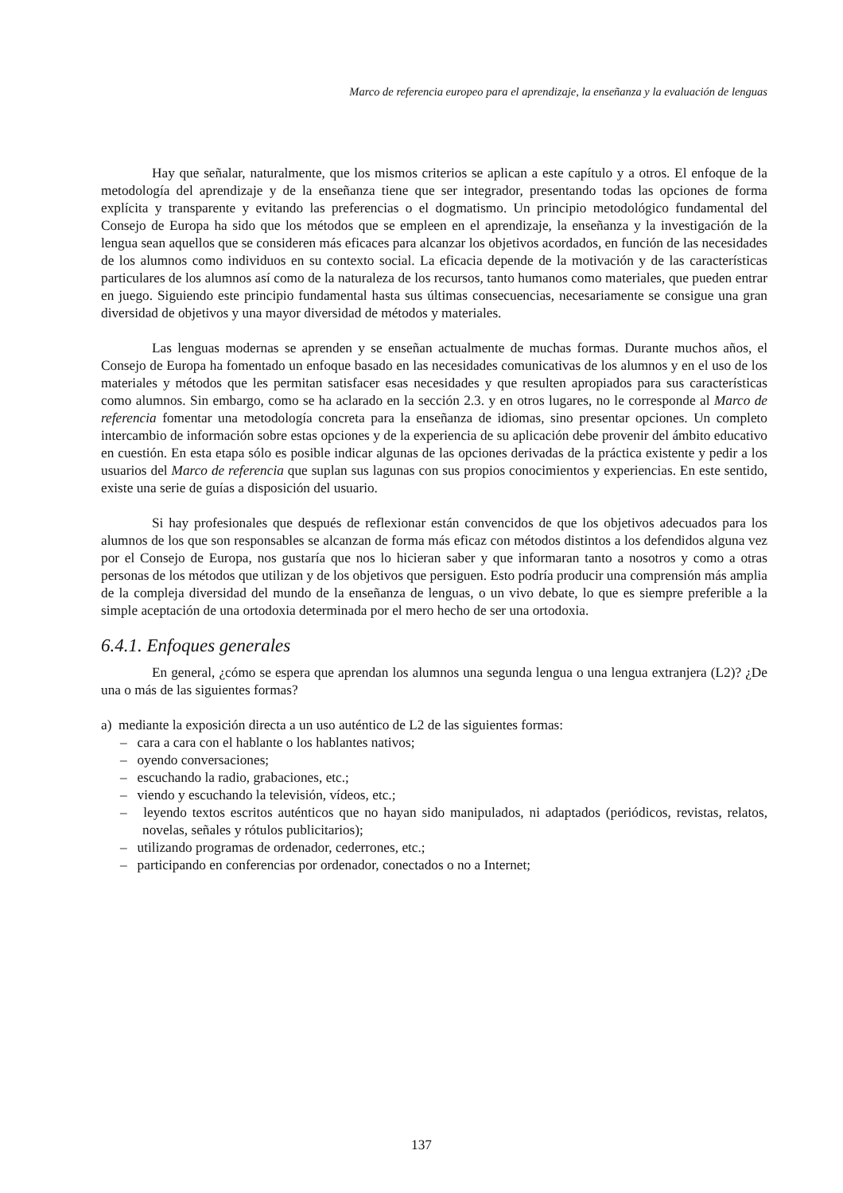Marco de referencia europeo para el aprendizaje, la enseñanza y la evaluación de lenguas
Hay que señalar, naturalmente, que los mismos criterios se aplican a este capítulo y a otros. El enfoque de la metodología del aprendizaje y de la enseñanza tiene que ser integrador, presentando todas las opciones de forma explícita y transparente y evitando las preferencias o el dogmatismo. Un principio metodológico fundamental del Consejo de Europa ha sido que los métodos que se empleen en el aprendizaje, la enseñanza y la investigación de la lengua sean aquellos que se consideren más eficaces para alcanzar los objetivos acordados, en función de las necesidades de los alumnos como individuos en su contexto social. La eficacia depende de la motivación y de las características particulares de los alumnos así como de la naturaleza de los recursos, tanto humanos como materiales, que pueden entrar en juego. Siguiendo este principio fundamental hasta sus últimas consecuencias, necesariamente se consigue una gran diversidad de objetivos y una mayor diversidad de métodos y materiales.
Las lenguas modernas se aprenden y se enseñan actualmente de muchas formas. Durante muchos años, el Consejo de Europa ha fomentado un enfoque basado en las necesidades comunicativas de los alumnos y en el uso de los materiales y métodos que les permitan satisfacer esas necesidades y que resulten apropiados para sus características como alumnos. Sin embargo, como se ha aclarado en la sección 2.3. y en otros lugares, no le corresponde al Marco de referencia fomentar una metodología concreta para la enseñanza de idiomas, sino presentar opciones. Un completo intercambio de información sobre estas opciones y de la experiencia de su aplicación debe provenir del ámbito educativo en cuestión. En esta etapa sólo es posible indicar algunas de las opciones derivadas de la práctica existente y pedir a los usuarios del Marco de referencia que suplan sus lagunas con sus propios conocimientos y experiencias. En este sentido, existe una serie de guías a disposición del usuario.
Si hay profesionales que después de reflexionar están convencidos de que los objetivos adecuados para los alumnos de los que son responsables se alcanzan de forma más eficaz con métodos distintos a los defendidos alguna vez por el Consejo de Europa, nos gustaría que nos lo hicieran saber y que informaran tanto a nosotros y como a otras personas de los métodos que utilizan y de los objetivos que persiguen. Esto podría producir una comprensión más amplia de la compleja diversidad del mundo de la enseñanza de lenguas, o un vivo debate, lo que es siempre preferible a la simple aceptación de una ortodoxia determinada por el mero hecho de ser una ortodoxia.
6.4.1. Enfoques generales
En general, ¿cómo se espera que aprendan los alumnos una segunda lengua o una lengua extranjera (L2)? ¿De una o más de las siguientes formas?
a) mediante la exposición directa a un uso auténtico de L2 de las siguientes formas:
– cara a cara con el hablante o los hablantes nativos;
– oyendo conversaciones;
– escuchando la radio, grabaciones, etc.;
– viendo y escuchando la televisión, vídeos, etc.;
– leyendo textos escritos auténticos que no hayan sido manipulados, ni adaptados (periódicos, revistas, relatos, novelas, señales y rótulos publicitarios);
– utilizando programas de ordenador, cederrones, etc.;
– participando en conferencias por ordenador, conectados o no a Internet;
137